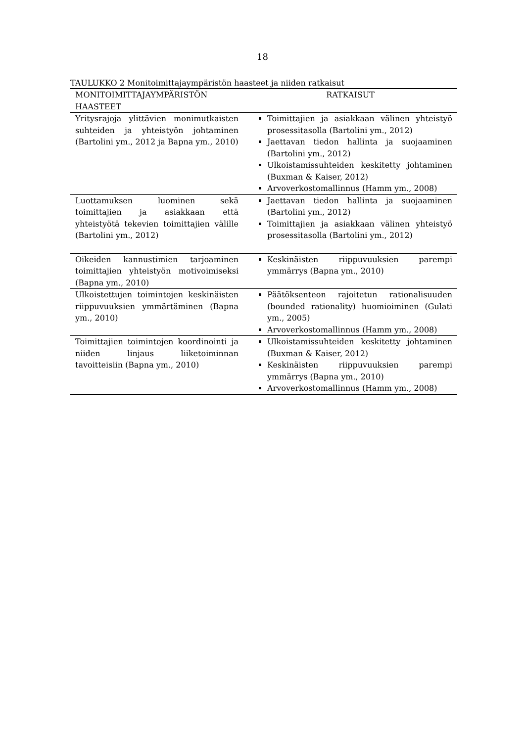18
TAULUKKO 2 Monitoimittajaympäristön haasteet ja niiden ratkaisut
| MONITOIMITTAJAYMPÄRISTÖN HAASTEET | RATKAISUT |
| --- | --- |
| Yritysrajoja ylittävien monimutkaisten suhteiden ja yhteistyön johtaminen (Bartolini ym., 2012 ja Bapna ym., 2010) | Toimittajien ja asiakkaan välinen yhteistyö prosessitasolla (Bartolini ym., 2012) Jaettavan tiedon hallinta ja suojaaminen (Bartolini ym., 2012) Ulkoistamissuhteiden keskitetty johtaminen (Buxman & Kaiser, 2012) Arvoverkostomallinnus (Hamm ym., 2008) |
| Luottamuksen luominen sekä toimittajien ja asiakkaan että yhteistyötä tekevien toimittajien välille (Bartolini ym., 2012) | Jaettavan tiedon hallinta ja suojaaminen (Bartolini ym., 2012) Toimittajien ja asiakkaan välinen yhteistyö prosessitasolla (Bartolini ym., 2012) |
| Oikeiden kannustimien tarjoaminen toimittajien yhteistyön motivoimiseksi (Bapna ym., 2010) | Keskinäisten riippuvuuksien parempi ymmärrys (Bapna ym., 2010) |
| Ulkoistettujen toimintojen keskinäisten riippuvuuksien ymmärtäminen (Bapna ym., 2010) | Päätöksenteon rajoitetun rationalisuuden (bounded rationality) huomioiminen (Gulati ym., 2005) Arvoverkostomallinnus (Hamm ym., 2008) |
| Toimittajien toimintojen koordinointi ja niiden linjaus liiketoiminnan tavoitteisiin (Bapna ym., 2010) | Ulkoistamissuhteiden keskitetty johtaminen (Buxman & Kaiser, 2012) Keskinäisten riippuvuuksien parempi ymmärrys (Bapna ym., 2010) Arvoverkostomallinnus (Hamm ym., 2008) |